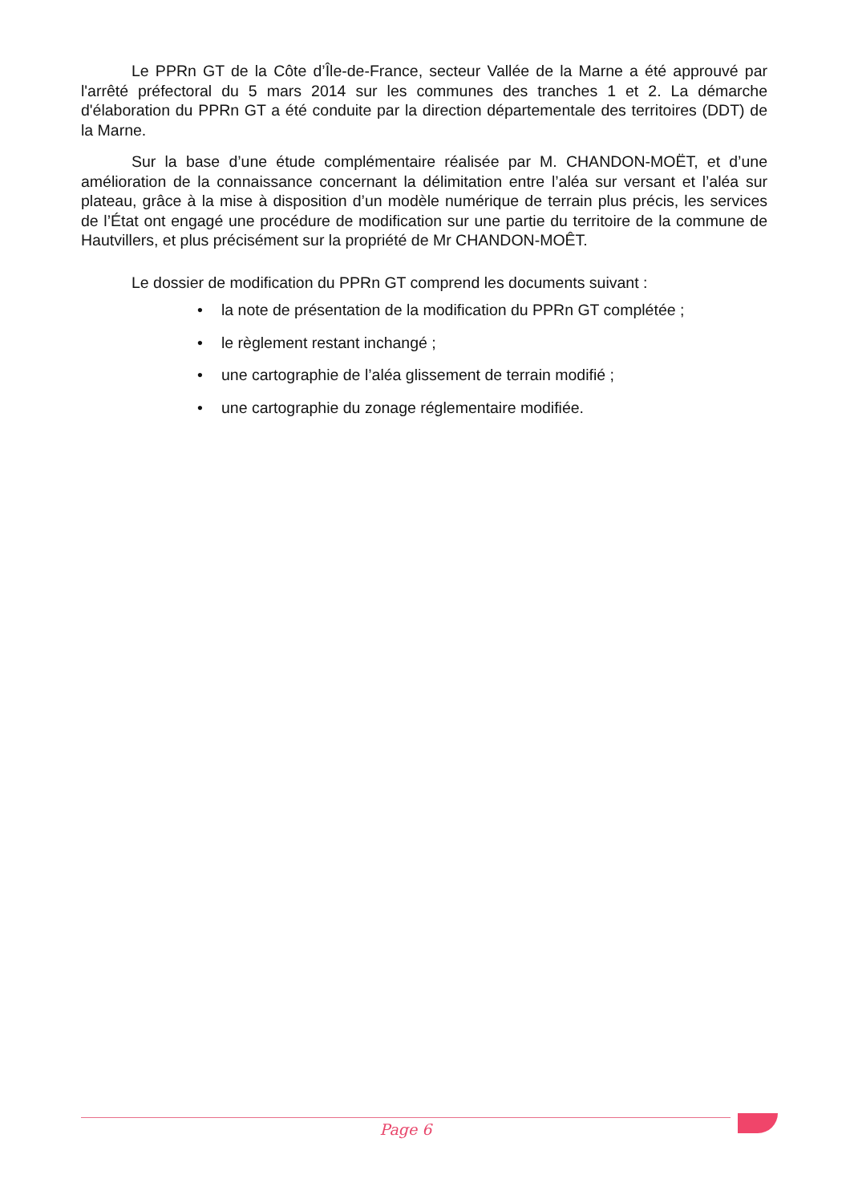Le PPRn GT de la Côte d’Île-de-France, secteur Vallée de la Marne a été approuvé par l'arrêté préfectoral du 5 mars 2014 sur les communes des tranches 1 et 2. La démarche d'élaboration du PPRn GT a été conduite par la direction départementale des territoires (DDT) de la Marne.
Sur la base d’une étude complémentaire réalisée par M. CHANDON-MOËT, et d’une amélioration de la connaissance concernant la délimitation entre l’aléa sur versant et l’aléa sur plateau, grâce à la mise à disposition d’un modèle numérique de terrain plus précis, les services de l’État ont engagé une procédure de modification sur une partie du territoire de la commune de Hautvillers, et plus précisément sur la propriété de Mr CHANDON-MOÊT.
Le dossier de modification du PPRn GT comprend les documents suivant :
• la note de présentation de la modification du PPRn GT complétée ;
• le règlement restant inchangé ;
• une cartographie de l’aléa glissement de terrain modifié ;
• une cartographie du zonage réglementaire modifiée.
Page 6